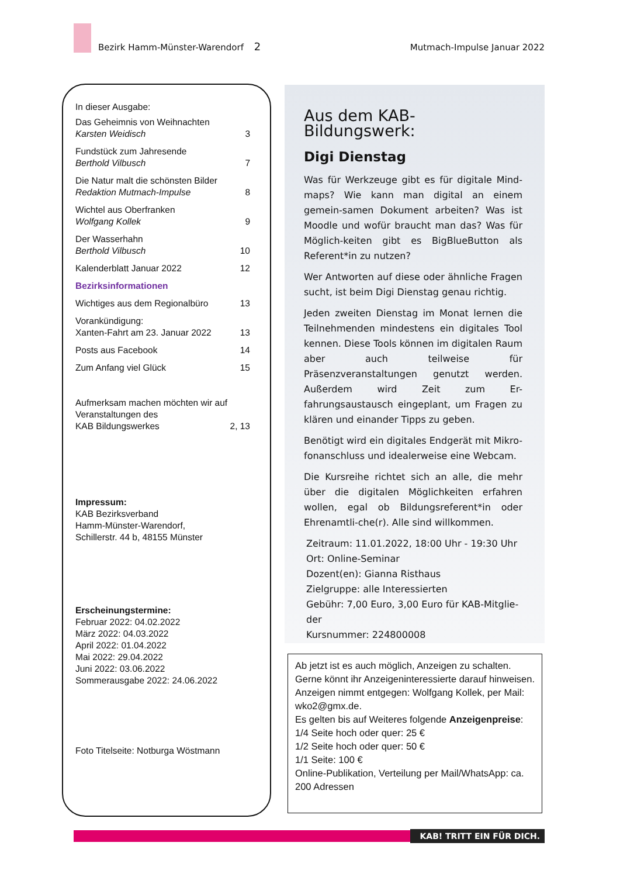Bezirk Hamm-Münster-Warendorf 2 Mutmach-Impulse Januar 2022
In dieser Ausgabe:
Das Geheimnis von Weihnachten
Karsten Weidisch
3
Fundstück zum Jahresende
Berthold Vilbusch
7
Die Natur malt die schönsten Bilder
Redaktion Mutmach-Impulse
8
Wichtel aus Oberfranken
Wolfgang Kollek
9
Der Wasserhahn
Berthold Vilbusch
10
Kalenderblatt Januar 2022
12
Bezirksinformationen
Wichtiges aus dem Regionalbüro
13
Vorankündigung:
Xanten-Fahrt am 23. Januar 2022
13
Posts aus Facebook
14
Zum Anfang viel Glück
15
Aufmerksam machen möchten wir auf
Veranstaltungen des
KAB Bildungswerkes
2, 13
Impressum:
KAB Bezirksverband
Hamm-Münster-Warendorf,
Schillerstr. 44 b, 48155 Münster
Erscheinungstermine:
Februar 2022: 04.02.2022
März 2022: 04.03.2022
April 2022: 01.04.2022
Mai 2022: 29.04.2022
Juni 2022: 03.06.2022
Sommerausgabe 2022: 24.06.2022
Foto Titelseite: Notburga Wöstmann
Aus dem KAB-Bildungswerk:
Digi Dienstag
Was für Werkzeuge gibt es für digitale Mind-maps? Wie kann man digital an einem gemein-samen Dokument arbeiten? Was ist Moodle und wofür braucht man das? Was für Möglich-keiten gibt es BigBlueButton als Referent*in zu nutzen?
Wer Antworten auf diese oder ähnliche Fragen sucht, ist beim Digi Dienstag genau richtig.
Jeden zweiten Dienstag im Monat lernen die Teilnehmenden mindestens ein digitales Tool kennen. Diese Tools können im digitalen Raum aber auch teilweise für Präsenzveranstaltungen genutzt werden. Außerdem wird Zeit zum Er-fahrungsaustausch eingeplant, um Fragen zu klären und einander Tipps zu geben.
Benötigt wird ein digitales Endgerät mit Mikro-fonanschluss und idealerweise eine Webcam.
Die Kursreihe richtet sich an alle, die mehr über die digitalen Möglichkeiten erfahren wollen, egal ob Bildungsreferent*in oder Ehrenamtli-che(r). Alle sind willkommen.
Zeitraum: 11.01.2022, 18:00 Uhr - 19:30 Uhr
Ort: Online-Seminar
Dozent(en): Gianna Risthaus
Zielgruppe: alle Interessierten
Gebühr: 7,00 Euro, 3,00 Euro für KAB-Mitglie-der
Kursnummer: 224800008
Ab jetzt ist es auch möglich, Anzeigen zu schalten. Gerne könnt ihr Anzeigeninteressierte darauf hinweisen. Anzeigen nimmt entgegen: Wolfgang Kollek, per Mail: wko2@gmx.de.
Es gelten bis auf Weiteres folgende Anzeigenpreise:
1/4 Seite hoch oder quer: 25 €
1/2 Seite hoch oder quer: 50 €
1/1 Seite: 100 €
Online-Publikation, Verteilung per Mail/WhatsApp: ca. 200 Adressen
KAB! TRITT EIN FÜR DICH.